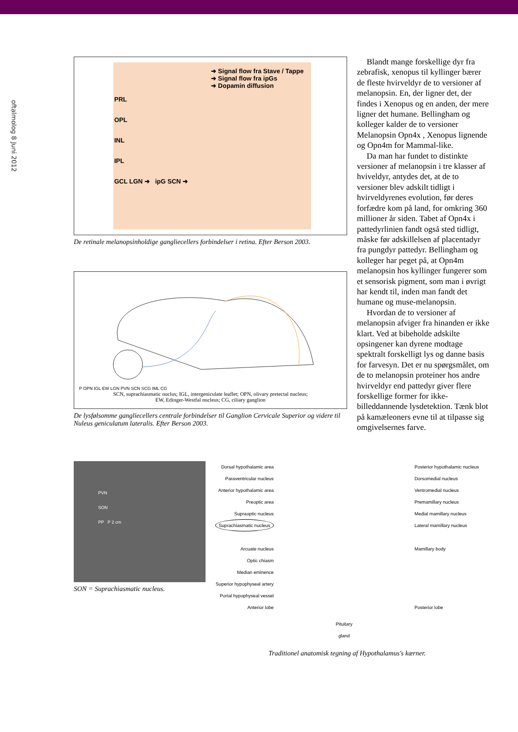oftalmolog 8 Juni 2012
➜ Signal flow fra Stave / Tappe
➜ Signal flow fra ipGs
➜ Dopamin diffusion
PRL
OPL
INL
IPL
GCL LGN ➜ ipG SCN ➜
De retinale melanopsinholdige gangliecellers forbindelser i retina. Efter Berson 2003.
P OPN IGL EW LGN PVN SCN SCG IML CG
SCN, suprachiasmatic nuclus; IGL, intergeniculate leaflet; OPN, olivary pretectal nucleus;
EW, Edinger-Westfal nucleus; CG, ciliary ganglion
De lysfølsomme gangliecellers centrale forbindelser til Ganglion Cervicale Superior og videre til Nuleus geniculatum lateralis. Efter Berson 2003.
Blandt mange forskellige dyr fra zebrafisk, xenopus til kyllinger bærer de fleste hvirveldyr de to versioner af melanopsin. En, der ligner det, der findes i Xenopus og en anden, der mere ligner det humane. Bellingham og kolleger kalder de to versioner Melanopsin Opn4x , Xenopus lignende og Opn4m for Mammal-like.
Da man har fundet to distinkte versioner af melanopsin i tre klasser af hviveldyr, antydes det, at de to versioner blev adskilt tidligt i hvirveldyrenes evolution, før deres forfædre kom på land, for omkring 360 millioner år siden. Tabet af Opn4x i pattedyrlinien fandt også sted tidligt, måske før adskillelsen af placentadyr fra pungdyr pattedyr. Bellingham og kolleger har peget på, at Opn4m melanopsin hos kyllinger fungerer som et sensorisk pigment, som man i øvrigt har kendt til, inden man fandt det humane og muse-melanopsin.
Hvordan de to versioner af melanopsin afviger fra hinanden er ikke klart. Ved at bibeholde adskilte opsingener kan dyrene modtage spektralt forskelligt lys og danne basis for farvesyn. Det er nu spørgsmålet, om de to melanopsin proteiner hos andre hvirveldyr end pattedyr giver flere forskellige former for ikke-billeddannende lysdetektion. Tænk blot på kamæleoners evne til at tilpasse sig omgivelsernes farve.
PVN
SON
PP P 2 cm
SON = Suprachiasmatic nucleus.
Dorsal hypothalamic area
Paraventricular nucleus
Anterior hypothalamic area
Preoptic area
Supraoptic nucleus
Suprachiasmatic nucleus
Arcuate nucleus
Optic chiasm
Median eminence
Superior hypophyseal artery
Portal hypophyseal vessel
Anterior lobe
Pituitary
gland
Posterior hypothalamic nucleus
Dorsomedial nucleus
Ventromedial nucleus
Premamillary nucleus
Medial mamillary nucleus
Lateral mamillary nucleus
Mamillary body
Posterior lobe
Traditionel anatomisk tegning af Hypothalamus's kærner.